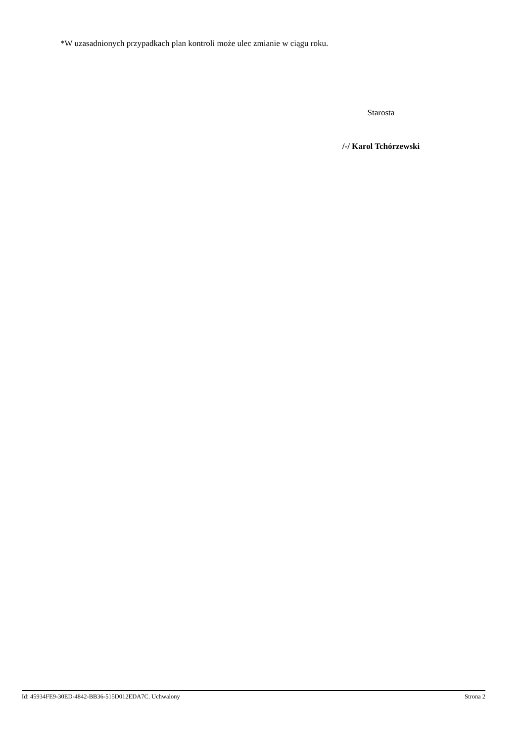*W uzasadnionych przypadkach plan kontroli może ulec zmianie w ciągu roku.
Starosta
/-/ Karol Tchórzewski
Id: 45934FE9-30ED-4842-BB36-515D012EDA7C. Uchwalony Strona 2